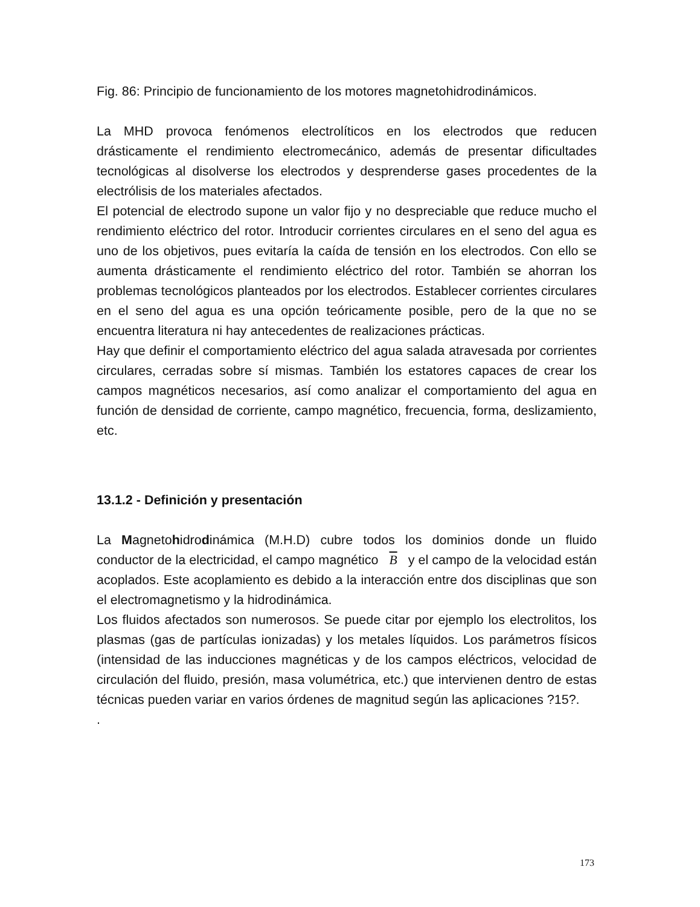Fig. 86: Principio de funcionamiento de los motores magnetohidrodinámicos.
La MHD provoca fenómenos electrolíticos en los electrodos que reducen drásticamente el rendimiento electromecánico, además de presentar dificultades tecnológicas al disolverse los electrodos y desprenderse gases procedentes de la electrólisis de los materiales afectados.
El potencial de electrodo supone un valor fijo y no despreciable que reduce mucho el rendimiento eléctrico del rotor. Introducir corrientes circulares en el seno del agua es uno de los objetivos, pues evitaría la caída de tensión en los electrodos. Con ello se aumenta drásticamente el rendimiento eléctrico del rotor. También se ahorran los problemas tecnológicos planteados por los electrodos. Establecer corrientes circulares en el seno del agua es una opción teóricamente posible, pero de la que no se encuentra literatura ni hay antecedentes de realizaciones prácticas.
Hay que definir el comportamiento eléctrico del agua salada atravesada por corrientes circulares, cerradas sobre sí mismas. También los estatores capaces de crear los campos magnéticos necesarios, así como analizar el comportamiento del agua en función de densidad de corriente, campo magnético, frecuencia, forma, deslizamiento, etc.
13.1.2 - Definición y presentación
La Magnetohidrodinámica (M.H.D) cubre todos los dominios donde un fluido conductor de la electricidad, el campo magnético B y el campo de la velocidad están acoplados. Este acoplamiento es debido a la interacción entre dos disciplinas que son el electromagnetismo y la hidrodinámica.
Los fluidos afectados son numerosos. Se puede citar por ejemplo los electrolitos, los plasmas (gas de partículas ionizadas) y los metales líquidos. Los parámetros físicos (intensidad de las inducciones magnéticas y de los campos eléctricos, velocidad de circulación del fluido, presión, masa volumétrica, etc.) que intervienen dentro de estas técnicas pueden variar en varios órdenes de magnitud según las aplicaciones ?15?.
.
173